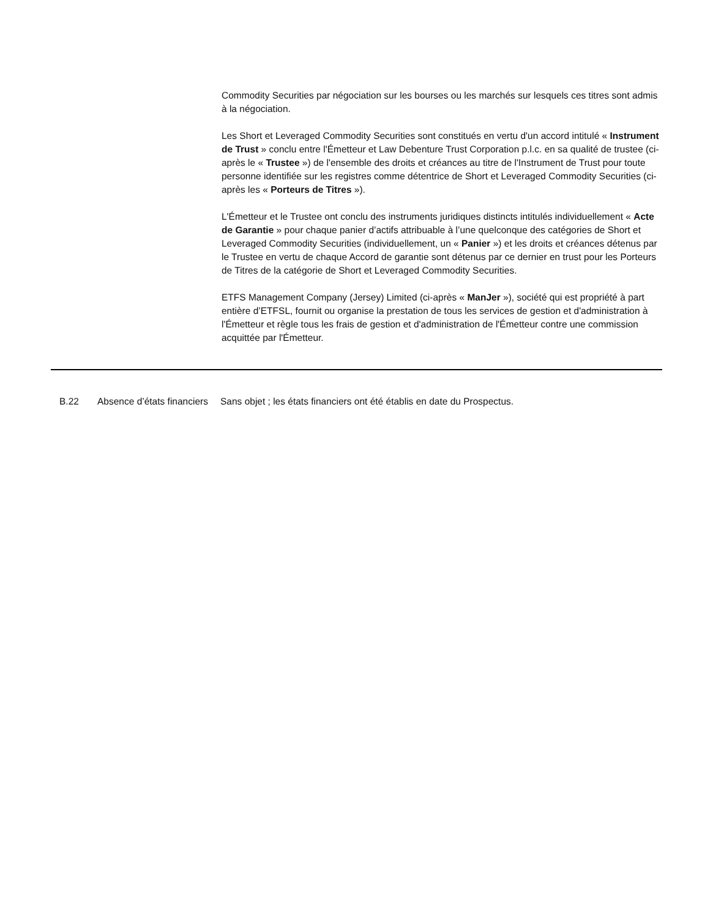Commodity Securities par négociation sur les bourses ou les marchés sur lesquels ces titres sont admis à la négociation.
Les Short et Leveraged Commodity Securities sont constitués en vertu d'un accord intitulé « Instrument de Trust » conclu entre l'Émetteur et Law Debenture Trust Corporation p.l.c. en sa qualité de trustee (ci-après le « Trustee ») de l'ensemble des droits et créances au titre de l'Instrument de Trust pour toute personne identifiée sur les registres comme détentrice de Short et Leveraged Commodity Securities (ci-après les « Porteurs de Titres »).
L'Émetteur et le Trustee ont conclu des instruments juridiques distincts intitulés individuellement « Acte de Garantie » pour chaque panier d’actifs attribuable à l’une quelconque des catégories de Short et Leveraged Commodity Securities (individuellement, un « Panier ») et les droits et créances détenus par le Trustee en vertu de chaque Accord de garantie sont détenus par ce dernier en trust pour les Porteurs de Titres de la catégorie de Short et Leveraged Commodity Securities.
ETFS Management Company (Jersey) Limited (ci-après « ManJer »), société qui est propriété à part entière d’ETFSL, fournit ou organise la prestation de tous les services de gestion et d'administration à l'Émetteur et règle tous les frais de gestion et d'administration de l'Émetteur contre une commission acquittée par l'Émetteur.
| B.22 | Absence d’états financiers | Sans objet ; les états financiers ont été établis en date du Prospectus. |